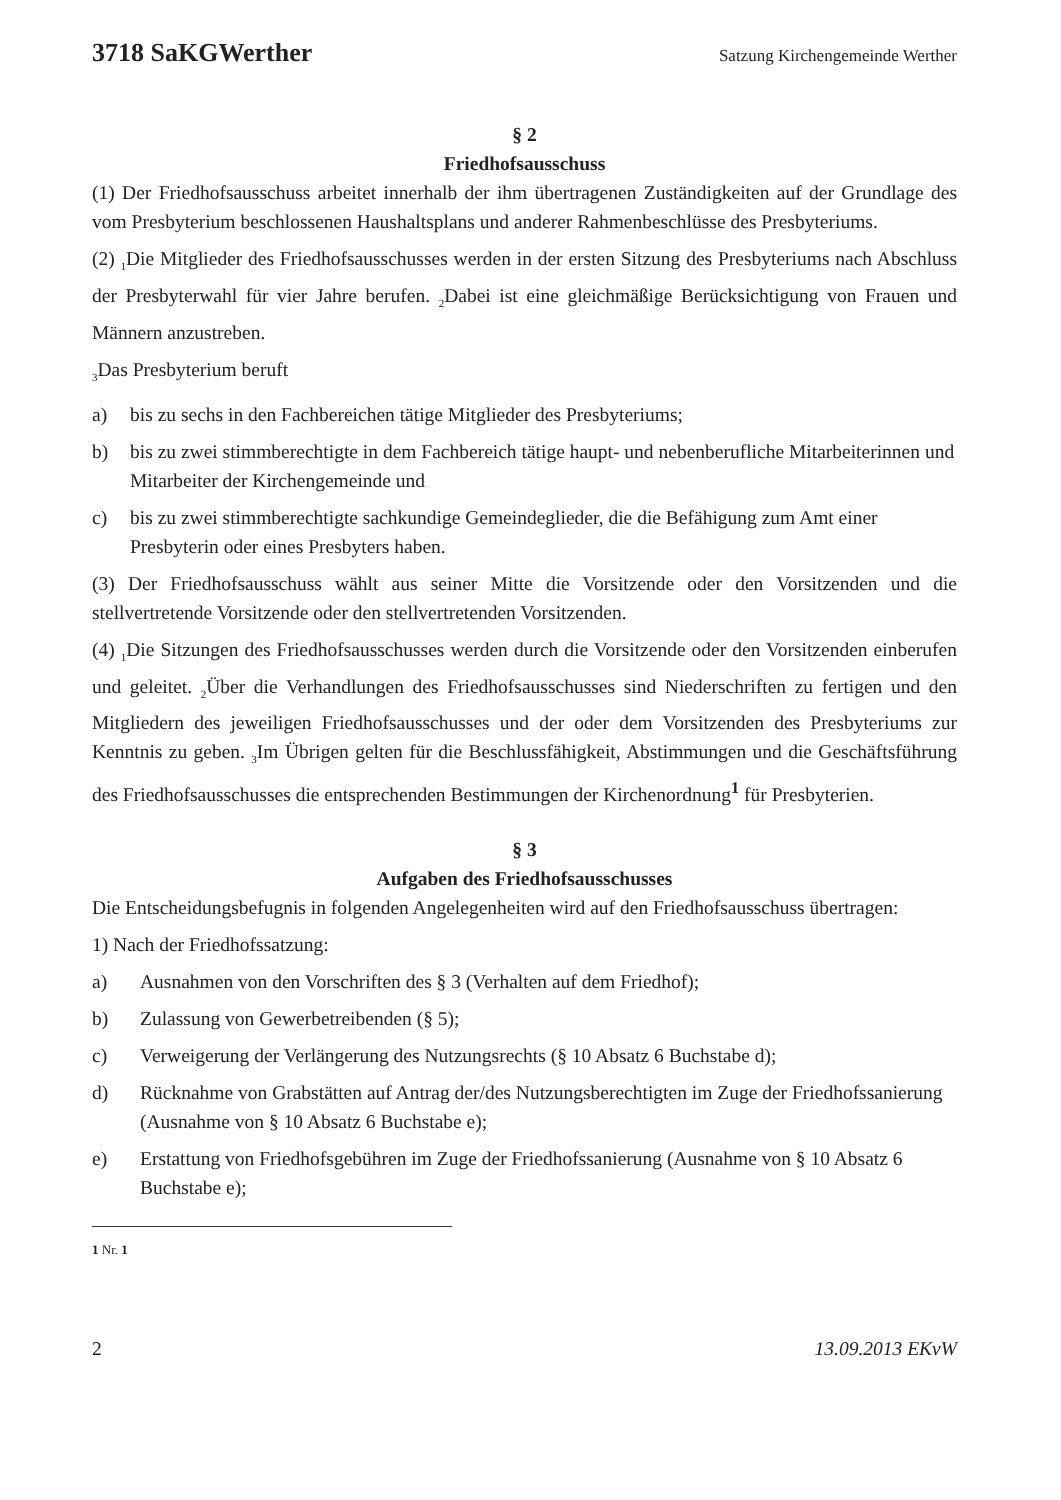3718 SaKGWerther Satzung Kirchengemeinde Werther
§ 2
Friedhofsausschuss
(1) Der Friedhofsausschuss arbeitet innerhalb der ihm übertragenen Zuständigkeiten auf der Grundlage des vom Presbyterium beschlossenen Haushaltsplans und anderer Rahmenbeschlüsse des Presbyteriums.
(2) <sub>1</sub>Die Mitglieder des Friedhofsausschusses werden in der ersten Sitzung des Presbyteriums nach Abschluss der Presbyterwahl für vier Jahre berufen. <sub>2</sub>Dabei ist eine gleichmäßige Berücksichtigung von Frauen und Männern anzustreben.
<sub>3</sub>Das Presbyterium beruft
a) bis zu sechs in den Fachbereichen tätige Mitglieder des Presbyteriums;
b) bis zu zwei stimmberechtigte in dem Fachbereich tätige haupt- und nebenberufliche Mitarbeiterinnen und Mitarbeiter der Kirchengemeinde und
c) bis zu zwei stimmberechtigte sachkundige Gemeindeglieder, die die Befähigung zum Amt einer Presbyterin oder eines Presbyters haben.
(3) Der Friedhofsausschuss wählt aus seiner Mitte die Vorsitzende oder den Vorsitzenden und die stellvertretende Vorsitzende oder den stellvertretenden Vorsitzenden.
(4) <sub>1</sub>Die Sitzungen des Friedhofsausschusses werden durch die Vorsitzende oder den Vorsitzenden einberufen und geleitet. <sub>2</sub>Über die Verhandlungen des Friedhofsausschusses sind Niederschriften zu fertigen und den Mitgliedern des jeweiligen Friedhofsausschusses und der oder dem Vorsitzenden des Presbyteriums zur Kenntnis zu geben. <sub>3</sub>Im Übrigen gelten für die Beschlussfähigkeit, Abstimmungen und die Geschäftsführung des Friedhofsausschusses die entsprechenden Bestimmungen der Kirchenordnung<sup>1</sup> für Presbyterien.
§ 3
Aufgaben des Friedhofsausschusses
Die Entscheidungsbefugnis in folgenden Angelegenheiten wird auf den Friedhofsausschuss übertragen:
1) Nach der Friedhofssatzung:
a) Ausnahmen von den Vorschriften des § 3 (Verhalten auf dem Friedhof);
b) Zulassung von Gewerbetreibenden (§ 5);
c) Verweigerung der Verlängerung des Nutzungsrechts (§ 10 Absatz 6 Buchstabe d);
d) Rücknahme von Grabstätten auf Antrag der/des Nutzungsberechtigten im Zuge der Friedhofssanierung (Ausnahme von § 10 Absatz 6 Buchstabe e);
e) Erstattung von Friedhofsgebühren im Zuge der Friedhofssanierung (Ausnahme von § 10 Absatz 6 Buchstabe e);
1 Nr. 1
2 13.09.2013 EKvW